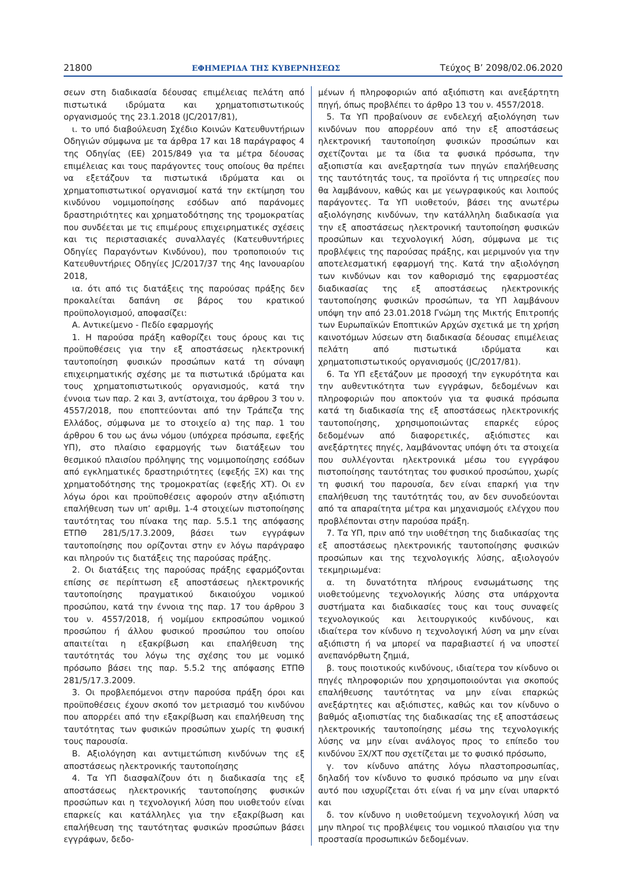21800 ΕΦΗΜΕΡΙΔΑ ΤΗΣ ΚΥΒΕΡΝΗΣΕΩΣ Τεύχος Β’ 2098/02.06.2020
σεων στη διαδικασία δέουσας επιμέλειας πελάτη από πιστωτικά ιδρύματα και χρηματοπιστωτικούς οργανισμούς της 23.1.2018 (JC/2017/81),
ι. το υπό διαβούλευση Σχέδιο Κοινών Κατευθυντήριων Οδηγιών σύμφωνα με τα άρθρα 17 και 18 παράγραφος 4 της Οδηγίας (ΕΕ) 2015/849 για τα μέτρα δέουσας επιμέλειας και τους παράγοντες τους οποίους θα πρέπει να εξετάζουν τα πιστωτικά ιδρύματα και οι χρηματοπιστωτικοί οργανισμοί κατά την εκτίμηση του κινδύνου νομιμοποίησης εσόδων από παράνομες δραστηριότητες και χρηματοδότησης της τρομοκρατίας που συνδέεται με τις επιμέρους επιχειρηματικές σχέσεις και τις περιστασιακές συναλλαγές (Κατευθυντήριες Οδηγίες Παραγόντων Κινδύνου), που τροποποιούν τις Κατευθυντήριες Οδηγίες JC/2017/37 της 4ης Ιανουαρίου 2018,
ια. ότι από τις διατάξεις της παρούσας πράξης δεν προκαλείται δαπάνη σε βάρος του κρατικού προϋπολογισμού, αποφασίζει:
Α. Αντικείμενο - Πεδίο εφαρμογής
1. Η παρούσα πράξη καθορίζει τους όρους και τις προϋποθέσεις για την εξ αποστάσεως ηλεκτρονική ταυτοποίηση φυσικών προσώπων κατά τη σύναψη επιχειρηματικής σχέσης με τα πιστωτικά ιδρύματα και τους χρηματοπιστωτικούς οργανισμούς, κατά την έννοια των παρ. 2 και 3, αντίστοιχα, του άρθρου 3 του ν. 4557/2018, που εποπτεύονται από την Τράπεζα της Ελλάδος, σύμφωνα με το στοιχείο α) της παρ. 1 του άρθρου 6 του ως άνω νόμου (υπόχρεα πρόσωπα, εφεξής ΥΠ), στο πλαίσιο εφαρμογής των διατάξεων του θεσμικού πλαισίου πρόληψης της νομιμοποίησης εσόδων από εγκληματικές δραστηριότητες (εφεξής ΞΧ) και της χρηματοδότησης της τρομοκρατίας (εφεξής ΧΤ). Οι εν λόγω όροι και προϋποθέσεις αφορούν στην αξιόπιστη επαλήθευση των υπ’ αριθμ. 1-4 στοιχείων πιστοποίησης ταυτότητας του πίνακα της παρ. 5.5.1 της απόφασης ΕΤΠΘ 281/5/17.3.2009, βάσει των εγγράφων ταυτοποίησης που ορίζονται στην εν λόγω παράγραφο και πληρούν τις διατάξεις της παρούσας πράξης.
2. Οι διατάξεις της παρούσας πράξης εφαρμόζονται επίσης σε περίπτωση εξ αποστάσεως ηλεκτρονικής ταυτοποίησης πραγματικού δικαιούχου νομικού προσώπου, κατά την έννοια της παρ. 17 του άρθρου 3 του ν. 4557/2018, ή νομίμου εκπροσώπου νομικού προσώπου ή άλλου φυσικού προσώπου του οποίου απαιτείται η εξακρίβωση και επαλήθευση της ταυτότητάς του λόγω της σχέσης του με νομικό πρόσωπο βάσει της παρ. 5.5.2 της απόφασης ΕΤΠΘ 281/5/17.3.2009.
3. Οι προβλεπόμενοι στην παρούσα πράξη όροι και προϋποθέσεις έχουν σκοπό τον μετριασμό του κινδύνου που απορρέει από την εξακρίβωση και επαλήθευση της ταυτότητας των φυσικών προσώπων χωρίς τη φυσική τους παρουσία.
Β. Αξιολόγηση και αντιμετώπιση κινδύνων της εξ αποστάσεως ηλεκτρονικής ταυτοποίησης
4. Τα ΥΠ διασφαλίζουν ότι η διαδικασία της εξ αποστάσεως ηλεκτρονικής ταυτοποίησης φυσικών προσώπων και η τεχνολογική λύση που υιοθετούν είναι επαρκείς και κατάλληλες για την εξακρίβωση και επαλήθευση της ταυτότητας φυσικών προσώπων βάσει εγγράφων, δεδο-
μένων ή πληροφοριών από αξιόπιστη και ανεξάρτητη πηγή, όπως προβλέπει το άρθρο 13 του ν. 4557/2018.
5. Τα ΥΠ προβαίνουν σε ενδελεχή αξιολόγηση των κινδύνων που απορρέουν από την εξ αποστάσεως ηλεκτρονική ταυτοποίηση φυσικών προσώπων και σχετίζονται με τα ίδια τα φυσικά πρόσωπα, την αξιοπιστία και ανεξαρτησία των πηγών επαλήθευσης της ταυτότητάς τους, τα προϊόντα ή τις υπηρεσίες που θα λαμβάνουν, καθώς και με γεωγραφικούς και λοιπούς παράγοντες. Τα ΥΠ υιοθετούν, βάσει της ανωτέρω αξιολόγησης κινδύνων, την κατάλληλη διαδικασία για την εξ αποστάσεως ηλεκτρονική ταυτοποίηση φυσικών προσώπων και τεχνολογική λύση, σύμφωνα με τις προβλέψεις της παρούσας πράξης, και μεριμνούν για την αποτελεσματική εφαρμογή της. Κατά την αξιολόγηση των κινδύνων και τον καθορισμό της εφαρμοστέας διαδικασίας της εξ αποστάσεως ηλεκτρονικής ταυτοποίησης φυσικών προσώπων, τα ΥΠ λαμβάνουν υπόψη την από 23.01.2018 Γνώμη της Μικτής Επιτροπής των Ευρωπαϊκών Εποπτικών Αρχών σχετικά με τη χρήση καινοτόμων λύσεων στη διαδικασία δέουσας επιμέλειας πελάτη από πιστωτικά ιδρύματα και χρηματοπιστωτικούς οργανισμούς (JC/2017/81).
6. Τα ΥΠ εξετάζουν με προσοχή την εγκυρότητα και την αυθεντικότητα των εγγράφων, δεδομένων και πληροφοριών που αποκτούν για τα φυσικά πρόσωπα κατά τη διαδικασία της εξ αποστάσεως ηλεκτρονικής ταυτοποίησης, χρησιμοποιώντας επαρκές εύρος δεδομένων από διαφορετικές, αξιόπιστες και ανεξάρτητες πηγές, λαμβάνοντας υπόψη ότι τα στοιχεία που συλλέγονται ηλεκτρονικά μέσω του εγγράφου πιστοποίησης ταυτότητας του φυσικού προσώπου, χωρίς τη φυσική του παρουσία, δεν είναι επαρκή για την επαλήθευση της ταυτότητάς του, αν δεν συνοδεύονται από τα απαραίτητα μέτρα και μηχανισμούς ελέγχου που προβλέπονται στην παρούσα πράξη.
7. Τα ΥΠ, πριν από την υιοθέτηση της διαδικασίας της εξ αποστάσεως ηλεκτρονικής ταυτοποίησης φυσικών προσώπων και της τεχνολογικής λύσης, αξιολογούν τεκμηριωμένα:
α. τη δυνατότητα πλήρους ενσωμάτωσης της υιοθετούμενης τεχνολογικής λύσης στα υπάρχοντα συστήματα και διαδικασίες τους και τους συναφείς τεχνολογικούς και λειτουργικούς κινδύνους, και ιδιαίτερα τον κίνδυνο η τεχνολογική λύση να μην είναι αξιόπιστη ή να μπορεί να παραβιαστεί ή να υποστεί ανεπανόρθωτη ζημιά,
β. τους ποιοτικούς κινδύνους, ιδιαίτερα τον κίνδυνο οι πηγές πληροφοριών που χρησιμοποιούνται για σκοπούς επαλήθευσης ταυτότητας να μην είναι επαρκώς ανεξάρτητες και αξιόπιστες, καθώς και τον κίνδυνο ο βαθμός αξιοπιστίας της διαδικασίας της εξ αποστάσεως ηλεκτρονικής ταυτοποίησης μέσω της τεχνολογικής λύσης να μην είναι ανάλογος προς το επίπεδο του κινδύνου ΞΧ/ΧΤ που σχετίζεται με το φυσικό πρόσωπο,
γ. τον κίνδυνο απάτης λόγω πλαστοπροσωπίας, δηλαδή τον κίνδυνο το φυσικό πρόσωπο να μην είναι αυτό που ισχυρίζεται ότι είναι ή να μην είναι υπαρκτό και
δ. τον κίνδυνο η υιοθετούμενη τεχνολογική λύση να μην πληροί τις προβλέψεις του νομικού πλαισίου για την προστασία προσωπικών δεδομένων.